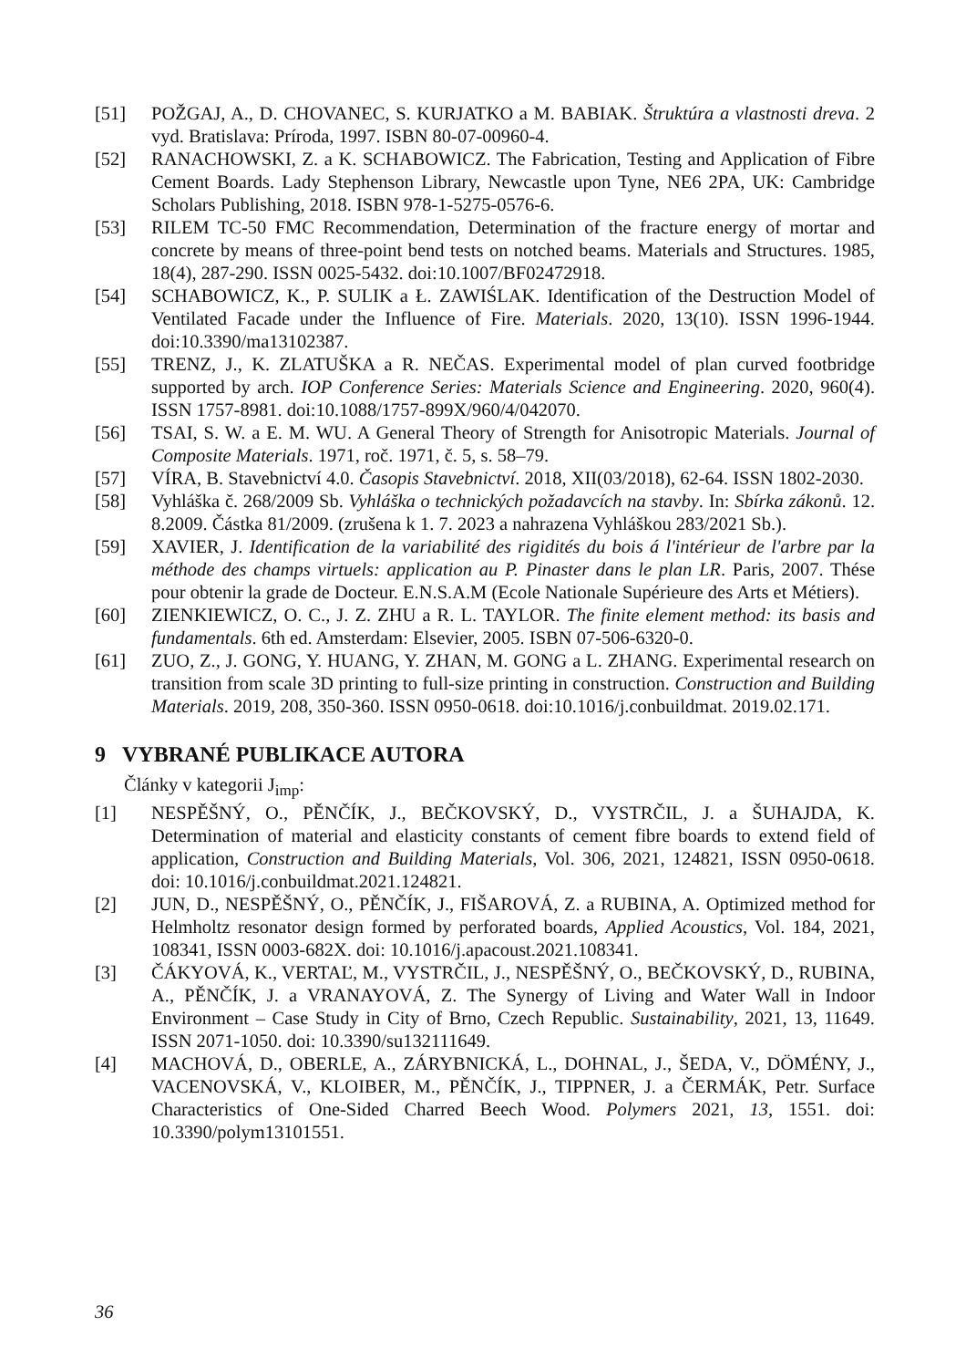[51] POŽGAJ, A., D. CHOVANEC, S. KURJATKO a M. BABIAK. Štruktúra a vlastnosti dreva. 2 vyd. Bratislava: Príroda, 1997. ISBN 80-07-00960-4.
[52] RANACHOWSKI, Z. a K. SCHABOWICZ. The Fabrication, Testing and Application of Fibre Cement Boards. Lady Stephenson Library, Newcastle upon Tyne, NE6 2PA, UK: Cambridge Scholars Publishing, 2018. ISBN 978-1-5275-0576-6.
[53] RILEM TC-50 FMC Recommendation, Determination of the fracture energy of mortar and concrete by means of three-point bend tests on notched beams. Materials and Structures. 1985, 18(4), 287-290. ISSN 0025-5432. doi:10.1007/BF02472918.
[54] SCHABOWICZ, K., P. SULIK a Ł. ZAWIŚLAK. Identification of the Destruction Model of Ventilated Facade under the Influence of Fire. Materials. 2020, 13(10). ISSN 1996-1944. doi:10.3390/ma13102387.
[55] TRENZ, J., K. ZLATUŠKA a R. NEČAS. Experimental model of plan curved footbridge supported by arch. IOP Conference Series: Materials Science and Engineering. 2020, 960(4). ISSN 1757-8981. doi:10.1088/1757-899X/960/4/042070.
[56] TSAI, S. W. a E. M. WU. A General Theory of Strength for Anisotropic Materials. Journal of Composite Materials. 1971, roč. 1971, č. 5, s. 58–79.
[57] VÍRA, B. Stavebnictví 4.0. Časopis Stavebnictví. 2018, XII(03/2018), 62-64. ISSN 1802-2030.
[58] Vyhláška č. 268/2009 Sb. Vyhláška o technických požadavcích na stavby. In: Sbírka zákonů. 12. 8.2009. Částka 81/2009. (zrušena k 1. 7. 2023 a nahrazena Vyhláškou 283/2021 Sb.).
[59] XAVIER, J. Identification de la variabilité des rigidités du bois á l'intérieur de l'arbre par la méthode des champs virtuels: application au P. Pinaster dans le plan LR. Paris, 2007. Thése pour obtenir la grade de Docteur. E.N.S.A.M (Ecole Nationale Supérieure des Arts et Métiers).
[60] ZIENKIEWICZ, O. C., J. Z. ZHU a R. L. TAYLOR. The finite element method: its basis and fundamentals. 6th ed. Amsterdam: Elsevier, 2005. ISBN 07-506-6320-0.
[61] ZUO, Z., J. GONG, Y. HUANG, Y. ZHAN, M. GONG a L. ZHANG. Experimental research on transition from scale 3D printing to full-size printing in construction. Construction and Building Materials. 2019, 208, 350-360. ISSN 0950-0618. doi:10.1016/j.conbuildmat. 2019.02.171.
9 VYBRANÉ PUBLIKACE AUTORA
Články v kategorii J<sub>imp</sub>:
[1] NESPĚŠNÝ, O., PĚNČÍK, J., BEČKOVSKÝ, D., VYSTRČIL, J. a ŠUHAJDA, K. Determination of material and elasticity constants of cement fibre boards to extend field of application, Construction and Building Materials, Vol. 306, 2021, 124821, ISSN 0950-0618. doi: 10.1016/j.conbuildmat.2021.124821.
[2] JUN, D., NESPĚŠNÝ, O., PĚNČÍK, J., FIŠAROVÁ, Z. a RUBINA, A. Optimized method for Helmholtz resonator design formed by perforated boards, Applied Acoustics, Vol. 184, 2021, 108341, ISSN 0003-682X. doi: 10.1016/j.apacoust.2021.108341.
[3] ČÁKYOVÁ, K., VERTAĽ, M., VYSTRČIL, J., NESPĚŠNÝ, O., BEČKOVSKÝ, D., RUBINA, A., PĚNČÍK, J. a VRANAYOVÁ, Z. The Synergy of Living and Water Wall in Indoor Environment – Case Study in City of Brno, Czech Republic. Sustainability, 2021, 13, 11649. ISSN 2071-1050. doi: 10.3390/su132111649.
[4] MACHOVÁ, D., OBERLE, A., ZÁRYBNICKÁ, L., DOHNAL, J., ŠEDA, V., DÖMÉNY, J., VACENOVSKÁ, V., KLOIBER, M., PĚNČÍK, J., TIPPNER, J. a ČERMÁK, Petr. Surface Characteristics of One-Sided Charred Beech Wood. Polymers 2021, 13, 1551. doi: 10.3390/polym13101551.
36